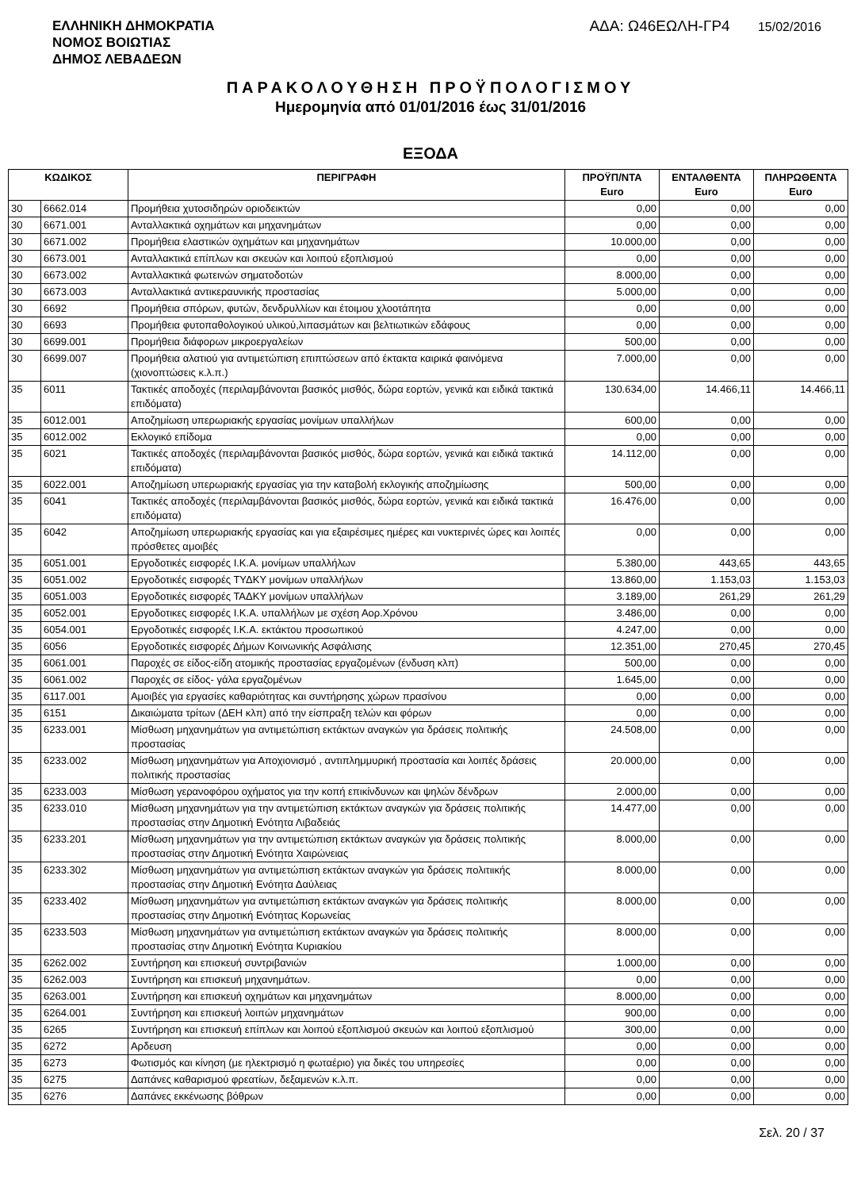ΕΛΛΗΝΙΚΗ ΔΗΜΟΚΡΑΤΙΑ
ΝΟΜΟΣ ΒΟΙΩΤΙΑΣ
ΔΗΜΟΣ ΛΕΒΑΔΕΩΝ
ΑΔΑ: Ω46ΕΩΛΗ-ΓΡ4 15/02/2016
ΠΑΡΑΚΟΛΟΥΘΗΣΗ ΠΡΟΫΠΟΛΟΓΙΣΜΟΥ
Ημερομηνία από 01/01/2016 έως 31/01/2016
ΕΞΟΔΑ
| ΚΩΔΙΚΟΣ | | ΠΕΡΙΓΡΑΦΗ | ΠΡΟΫΠ/ΝΤΑ Euro | ΕΝΤΑΛΘΕΝΤΑ Euro | ΠΛΗΡΩΘΕΝΤΑ Euro |
| --- | --- | --- | --- | --- | --- |
| 30 | 6662.014 | Προμήθεια χυτοσιδηρών οριοδεικτών | 0,00 | 0,00 | 0,00 |
| 30 | 6671.001 | Ανταλλακτικά οχημάτων και μηχανημάτων | 0,00 | 0,00 | 0,00 |
| 30 | 6671.002 | Προμήθεια ελαστικών οχημάτων και μηχανημάτων | 10.000,00 | 0,00 | 0,00 |
| 30 | 6673.001 | Ανταλλακτικά επίπλων και σκευών και λοιπού εξοπλισμού | 0,00 | 0,00 | 0,00 |
| 30 | 6673.002 | Ανταλλακτικά φωτεινών σηματοδοτών | 8.000,00 | 0,00 | 0,00 |
| 30 | 6673.003 | Ανταλλακτικά αντικεραυνικής προστασίας | 5.000,00 | 0,00 | 0,00 |
| 30 | 6692 | Προμήθεια σπόρων, φυτών, δενδρυλλίων και έτοιμου χλοοτάπητα | 0,00 | 0,00 | 0,00 |
| 30 | 6693 | Προμήθεια φυτοπαθολογικού υλικού,λιπασμάτων και βελτιωτικών εδάφους | 0,00 | 0,00 | 0,00 |
| 30 | 6699.001 | Προμήθεια διάφορων μικροεργαλείων | 500,00 | 0,00 | 0,00 |
| 30 | 6699.007 | Προμήθεια αλατιού για αντιμετώπιση επιπτώσεων από έκτακτα καιρικά φαινόμενα (χιονοπτώσεις κ.λ.π.) | 7.000,00 | 0,00 | 0,00 |
| 35 | 6011 | Τακτικές αποδοχές (περιλαμβάνονται βασικός μισθός, δώρα εορτών, γενικά και ειδικά τακτικά επιδόματα) | 130.634,00 | 14.466,11 | 14.466,11 |
| 35 | 6012.001 | Αποζημίωση υπερωριακής εργασίας μονίμων υπαλλήλων | 600,00 | 0,00 | 0,00 |
| 35 | 6012.002 | Εκλογικό επίδομα | 0,00 | 0,00 | 0,00 |
| 35 | 6021 | Τακτικές αποδοχές (περιλαμβάνονται βασικός μισθός, δώρα εορτών, γενικά και ειδικά τακτικά επιδόματα) | 14.112,00 | 0,00 | 0,00 |
| 35 | 6022.001 | Αποζημίωση υπερωριακής εργασίας για την καταβολή εκλογικής αποζημίωσης | 500,00 | 0,00 | 0,00 |
| 35 | 6041 | Τακτικές αποδοχές (περιλαμβάνονται βασικός μισθός, δώρα εορτών, γενικά και ειδικά τακτικά επιδόματα) | 16.476,00 | 0,00 | 0,00 |
| 35 | 6042 | Αποζημίωση υπερωριακής εργασίας και για εξαιρέσιμες ημέρες και νυκτερινές ώρες και λοιπές πρόσθετες αμοιβές | 0,00 | 0,00 | 0,00 |
| 35 | 6051.001 | Εργοδοτικές εισφορές Ι.Κ.Α. μονίμων υπαλλήλων | 5.380,00 | 443,65 | 443,65 |
| 35 | 6051.002 | Εργοδοτικές εισφορές ΤΥΔΚΥ μονίμων υπαλλήλων | 13.860,00 | 1.153,03 | 1.153,03 |
| 35 | 6051.003 | Εργοδοτικές εισφορές ΤΑΔΚΥ μονίμων υπαλλήλων | 3.189,00 | 261,29 | 261,29 |
| 35 | 6052.001 | Εργοδοτικες εισφορές Ι.Κ.Α. υπαλλήλων με σχέση Αορ.Χρόνου | 3.486,00 | 0,00 | 0,00 |
| 35 | 6054.001 | Εργοδοτικές εισφορές Ι.Κ.Α. εκτάκτου προσωπικού | 4.247,00 | 0,00 | 0,00 |
| 35 | 6056 | Εργοδοτικές εισφορές Δήμων Κοινωνικής Ασφάλισης | 12.351,00 | 270,45 | 270,45 |
| 35 | 6061.001 | Παροχές σε είδος-είδη ατομικής προστασίας εργαζομένων (ένδυση κλπ) | 500,00 | 0,00 | 0,00 |
| 35 | 6061.002 | Παροχές σε είδος- γάλα εργαζομένων | 1.645,00 | 0,00 | 0,00 |
| 35 | 6117.001 | Αμοιβές για εργασίες καθαριότητας και συντήρησης χώρων πρασίνου | 0,00 | 0,00 | 0,00 |
| 35 | 6151 | Δικαιώματα τρίτων (ΔΕΗ κλπ) από την είσπραξη τελών και φόρων | 0,00 | 0,00 | 0,00 |
| 35 | 6233.001 | Μίσθωση μηχανημάτων για αντιμετώπιση εκτάκτων αναγκών για δράσεις πολιτικής προστασίας | 24.508,00 | 0,00 | 0,00 |
| 35 | 6233.002 | Μίσθωση μηχανημάτων για Αποχιονισμό , αντιπλημμυρική προστασία και λοιπές δράσεις πολιτικής προστασίας | 20.000,00 | 0,00 | 0,00 |
| 35 | 6233.003 | Μίσθωση γερανοφόρου οχήματος για την κοπή επικίνδυνων και ψηλών δένδρων | 2.000,00 | 0,00 | 0,00 |
| 35 | 6233.010 | Μίσθωση μηχανημάτων για την αντιμετώπιση εκτάκτων αναγκών για δράσεις πολιτικής προστασίας στην Δημοτική Ενότητα Λιβαδειάς | 14.477,00 | 0,00 | 0,00 |
| 35 | 6233.201 | Μίσθωση μηχανημάτων για την αντιμετώπιση εκτάκτων αναγκών για δράσεις πολιτικής προστασίας στην Δημοτική Ενότητα Χαιρώνειας | 8.000,00 | 0,00 | 0,00 |
| 35 | 6233.302 | Μίσθωση μηχανημάτων για αντιμετώπιση εκτάκτων αναγκών για δράσεις πολιτιικής προστασίας στην Δημοτική Ενότητα Δαύλειας | 8.000,00 | 0,00 | 0,00 |
| 35 | 6233.402 | Μίσθωση μηχανημάτων για αντιμετώπιση εκτάκτων αναγκών για δράσεις πολιτικής προστασίας στην Δημοτική Ενότητας Κορωνείας | 8.000,00 | 0,00 | 0,00 |
| 35 | 6233.503 | Μίσθωση μηχανημάτων για αντιμετώπιση εκτάκτων αναγκών για δράσεις πολιτικής προστασίας στην Δημοτική Ενότητα Κυριακίου | 8.000,00 | 0,00 | 0,00 |
| 35 | 6262.002 | Συντήρηση και επισκευή συντριβανιών | 1.000,00 | 0,00 | 0,00 |
| 35 | 6262.003 | Συντήρηση και επισκευή μηχανημάτων. | 0,00 | 0,00 | 0,00 |
| 35 | 6263.001 | Συντήρηση και επισκευή οχημάτων και μηχανημάτων | 8.000,00 | 0,00 | 0,00 |
| 35 | 6264.001 | Συντήρηση και επισκευή λοιπών μηχανημάτων | 900,00 | 0,00 | 0,00 |
| 35 | 6265 | Συντήρηση και επισκευή επίπλων και λοιπού εξοπλισμού σκευών και λοιπού εξοπλισμού | 300,00 | 0,00 | 0,00 |
| 35 | 6272 | Αρδευση | 0,00 | 0,00 | 0,00 |
| 35 | 6273 | Φωτισμός και κίνηση (με ηλεκτρισμό η φωταέριο) για δικές του υπηρεσίες | 0,00 | 0,00 | 0,00 |
| 35 | 6275 | Δαπάνες καθαρισμού φρεατίων, δεξαμενών κ.λ.π. | 0,00 | 0,00 | 0,00 |
| 35 | 6276 | Δαπάνες εκκένωσης βόθρων | 0,00 | 0,00 | 0,00 |
Σελ. 20 / 37